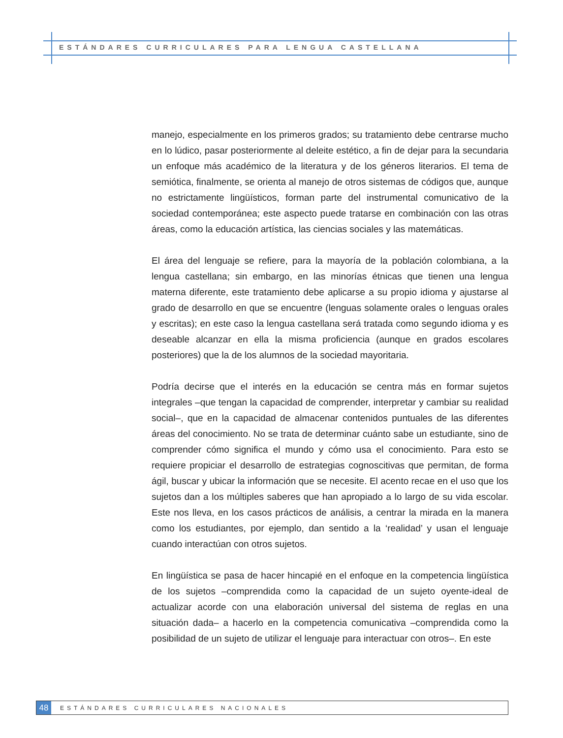ESTÁNDARES CURRICULARES PARA LENGUA CASTELLANA
manejo, especialmente en los primeros grados; su tratamiento debe centrarse mucho en lo lúdico, pasar posteriormente al deleite estético, a fin de dejar para la secundaria un enfoque más académico de la literatura y de los géneros literarios. El tema de semiótica, finalmente, se orienta al manejo de otros sistemas de códigos que, aunque no estrictamente lingüísticos, forman parte del instrumental comunicativo de la sociedad contemporánea; este aspecto puede tratarse en combinación con las otras áreas, como la educación artística, las ciencias sociales y las matemáticas.
El área del lenguaje se refiere, para la mayoría de la población colombiana, a la lengua castellana; sin embargo, en las minorías étnicas que tienen una lengua materna diferente, este tratamiento debe aplicarse a su propio idioma y ajustarse al grado de desarrollo en que se encuentre (lenguas solamente orales o lenguas orales y escritas); en este caso la lengua castellana será tratada como segundo idioma y es deseable alcanzar en ella la misma proficiencia (aunque en grados escolares posteriores) que la de los alumnos de la sociedad mayoritaria.
Podría decirse que el interés en la educación se centra más en formar sujetos integrales –que tengan la capacidad de comprender, interpretar y cambiar su realidad social–, que en la capacidad de almacenar contenidos puntuales de las diferentes áreas del conocimiento. No se trata de determinar cuánto sabe un estudiante, sino de comprender cómo significa el mundo y cómo usa el conocimiento. Para esto se requiere propiciar el desarrollo de estrategias cognoscitivas que permitan, de forma ágil, buscar y ubicar la información que se necesite. El acento recae en el uso que los sujetos dan a los múltiples saberes que han apropiado a lo largo de su vida escolar. Este nos lleva, en los casos prácticos de análisis, a centrar la mirada en la manera como los estudiantes, por ejemplo, dan sentido a la ‘realidad’ y usan el lenguaje cuando interactúan con otros sujetos.
En lingüística se pasa de hacer hincapié en el enfoque en la competencia lingüística de los sujetos –comprendida como la capacidad de un sujeto oyente-ideal de actualizar acorde con una elaboración universal del sistema de reglas en una situación dada– a hacerlo en la competencia comunicativa –comprendida como la posibilidad de un sujeto de utilizar el lenguaje para interactuar con otros–. En este
48
ESTÁNDARES CURRICULARES NACIONALES